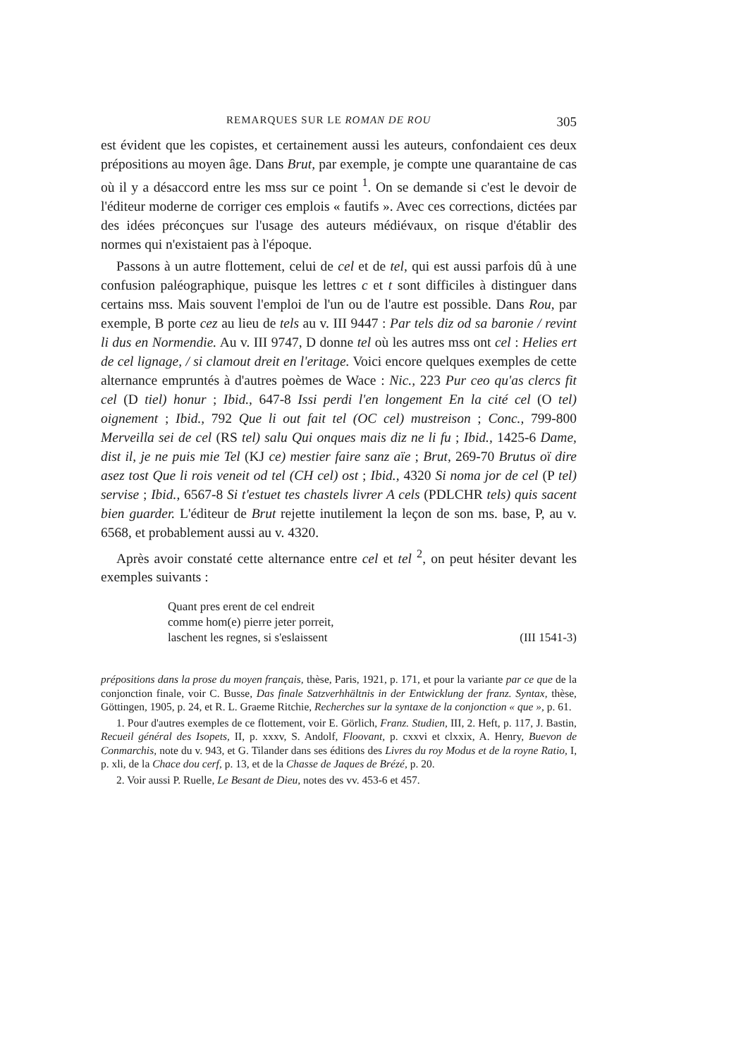REMARQUES SUR LE ROMAN DE ROU 305
est évident que les copistes, et certainement aussi les auteurs, confondaient ces deux prépositions au moyen âge. Dans Brut, par exemple, je compte une quarantaine de cas où il y a désaccord entre les mss sur ce point <sup>1</sup>. On se demande si c'est le devoir de l'éditeur moderne de corriger ces emplois « fautifs ». Avec ces corrections, dictées par des idées préconçues sur l'usage des auteurs médiévaux, on risque d'établir des normes qui n'existaient pas à l'époque.
Passons à un autre flottement, celui de cel et de tel, qui est aussi parfois dû à une confusion paléographique, puisque les lettres c et t sont difficiles à distinguer dans certains mss. Mais souvent l'emploi de l'un ou de l'autre est possible. Dans Rou, par exemple, B porte cez au lieu de tels au v. III 9447 : Par tels diz od sa baronie / revint li dus en Normendie. Au v. III 9747, D donne tel où les autres mss ont cel : Helies ert de cel lignage, / si clamout dreit en l'eritage. Voici encore quelques exemples de cette alternance empruntés à d'autres poèmes de Wace : Nic., 223 Pur ceo qu'as clercs fit cel (D tiel) honur ; Ibid., 647-8 Issi perdi l'en longement En la cité cel (O tel) oignement ; Ibid., 792 Que li out fait tel (OC cel) mustreison ; Conc., 799-800 Merveilla sei de cel (RS tel) salu Qui onques mais diz ne li fu ; Ibid., 1425-6 Dame, dist il, je ne puis mie Tel (KJ ce) mestier faire sanz aïe ; Brut, 269-70 Brutus oï dire asez tost Que li rois veneit od tel (CH cel) ost ; Ibid., 4320 Si noma jor de cel (P tel) servise ; Ibid., 6567-8 Si t'estuet tes chastels livrer A cels (PDLCHR tels) quis sacent bien guarder. L'éditeur de Brut rejette inutilement la leçon de son ms. base, P, au v. 6568, et probablement aussi au v. 4320.
Après avoir constaté cette alternance entre cel et tel <sup>2</sup>, on peut hésiter devant les exemples suivants :
Quant pres erent de cel endreit
comme hom(e) pierre jeter porreit,
laschent les regnes, si s'eslaissent (III 1541-3)
prépositions dans la prose du moyen français, thèse, Paris, 1921, p. 171, et pour la variante par ce que de la conjonction finale, voir C. Busse, Das finale Satzverhhältnis in der Entwicklung der franz. Syntax, thèse, Göttingen, 1905, p. 24, et R. L. Graeme Ritchie, Recherches sur la syntaxe de la conjonction « que », p. 61.
1. Pour d'autres exemples de ce flottement, voir E. Görlich, Franz. Studien, III, 2. Heft, p. 117, J. Bastin, Recueil général des Isopets, II, p. xxxv, S. Andolf, Floovant, p. cxxvi et clxxix, A. Henry, Buevon de Conmarchis, note du v. 943, et G. Tilander dans ses éditions des Livres du roy Modus et de la royne Ratio, I, p. xli, de la Chace dou cerf, p. 13, et de la Chasse de Jaques de Brézé, p. 20.
2. Voir aussi P. Ruelle, Le Besant de Dieu, notes des vv. 453-6 et 457.